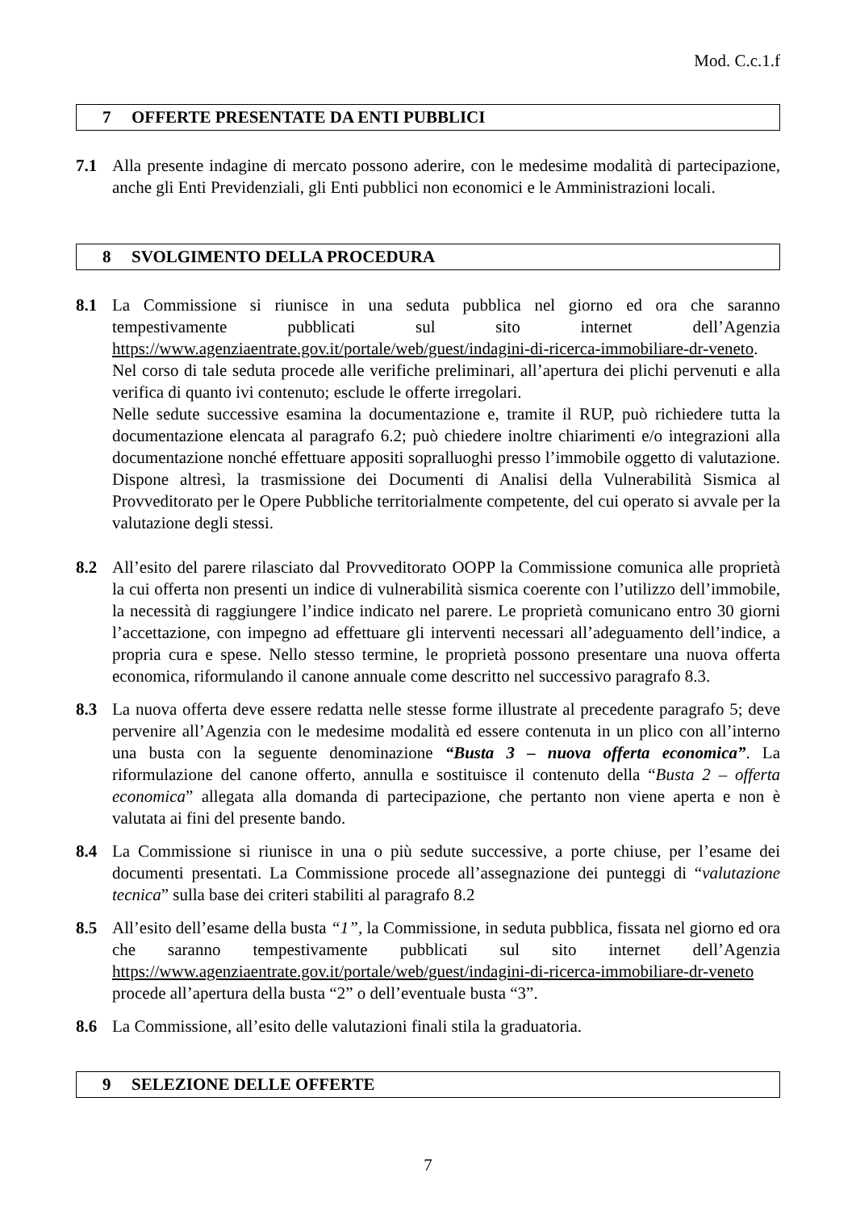Mod. C.c.1.f
7 OFFERTE PRESENTATE DA ENTI PUBBLICI
7.1 Alla presente indagine di mercato possono aderire, con le medesime modalità di partecipazione, anche gli Enti Previdenziali, gli Enti pubblici non economici e le Amministrazioni locali.
8 SVOLGIMENTO DELLA PROCEDURA
8.1 La Commissione si riunisce in una seduta pubblica nel giorno ed ora che saranno tempestivamente pubblicati sul sito internet dell’Agenzia https://www.agenziaentrate.gov.it/portale/web/guest/indagini-di-ricerca-immobiliare-dr-veneto. Nel corso di tale seduta procede alle verifiche preliminari, all’apertura dei plichi pervenuti e alla verifica di quanto ivi contenuto; esclude le offerte irregolari.
Nelle sedute successive esamina la documentazione e, tramite il RUP, può richiedere tutta la documentazione elencata al paragrafo 6.2; può chiedere inoltre chiarimenti e/o integrazioni alla documentazione nonché effettuare appositi sopralluoghi presso l’immobile oggetto di valutazione. Dispone altresì, la trasmissione dei Documenti di Analisi della Vulnerabilità Sismica al Provveditorato per le Opere Pubbliche territorialmente competente, del cui operato si avvale per la valutazione degli stessi.
8.2 All’esito del parere rilasciato dal Provveditorato OOPP la Commissione comunica alle proprietà la cui offerta non presenti un indice di vulnerabilità sismica coerente con l’utilizzo dell’immobile, la necessità di raggiungere l’indice indicato nel parere. Le proprietà comunicano entro 30 giorni l’accettazione, con impegno ad effettuare gli interventi necessari all’adeguamento dell’indice, a propria cura e spese. Nello stesso termine, le proprietà possono presentare una nuova offerta economica, riformulando il canone annuale come descritto nel successivo paragrafo 8.3.
8.3 La nuova offerta deve essere redatta nelle stesse forme illustrate al precedente paragrafo 5; deve pervenire all’Agenzia con le medesime modalità ed essere contenuta in un plico con all’interno una busta con la seguente denominazione “Busta 3 – nuova offerta economica”. La riformulazione del canone offerto, annulla e sostituisce il contenuto della “Busta 2 – offerta economica” allegata alla domanda di partecipazione, che pertanto non viene aperta e non è valutata ai fini del presente bando.
8.4 La Commissione si riunisce in una o più sedute successive, a porte chiuse, per l’esame dei documenti presentati. La Commissione procede all’assegnazione dei punteggi di “valutazione tecnica” sulla base dei criteri stabiliti al paragrafo 8.2
8.5 All’esito dell’esame della busta “1”, la Commissione, in seduta pubblica, fissata nel giorno ed ora che saranno tempestivamente pubblicati sul sito internet dell’Agenzia https://www.agenziaentrate.gov.it/portale/web/guest/indagini-di-ricerca-immobiliare-dr-veneto procede all’apertura della busta “2” o dell’eventuale busta “3”.
8.6 La Commissione, all’esito delle valutazioni finali stila la graduatoria.
9 SELEZIONE DELLE OFFERTE
7